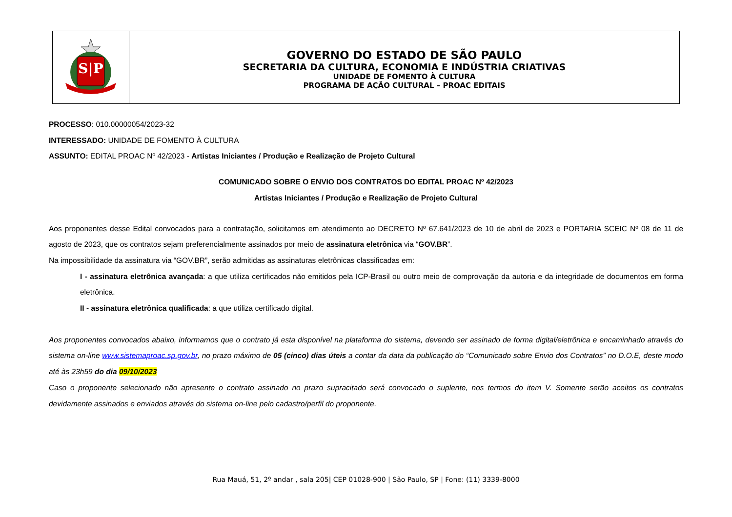S|P
GOVERNO DO ESTADO DE SÃO PAULO
SECRETARIA DA CULTURA, ECONOMIA E INDÚSTRIA CRIATIVAS
UNIDADE DE FOMENTO À CULTURA
PROGRAMA DE AÇÃO CULTURAL – PROAC EDITAIS
PROCESSO: 010.00000054/2023-32
INTERESSADO: UNIDADE DE FOMENTO À CULTURA
ASSUNTO: EDITAL PROAC Nº 42/2023 - Artistas Iniciantes / Produção e Realização de Projeto Cultural
COMUNICADO SOBRE O ENVIO DOS CONTRATOS DO EDITAL PROAC Nº 42/2023
Artistas Iniciantes / Produção e Realização de Projeto Cultural
Aos proponentes desse Edital convocados para a contratação, solicitamos em atendimento ao DECRETO Nº 67.641/2023 de 10 de abril de 2023 e PORTARIA SCEIC Nº 08 de 11 de agosto de 2023, que os contratos sejam preferencialmente assinados por meio de assinatura eletrônica via “GOV.BR”.
Na impossibilidade da assinatura via “GOV.BR”, serão admitidas as assinaturas eletrônicas classificadas em:
I - assinatura eletrônica avançada: a que utiliza certificados não emitidos pela ICP-Brasil ou outro meio de comprovação da autoria e da integridade de documentos em forma eletrônica.
II - assinatura eletrônica qualificada: a que utiliza certificado digital.
Aos proponentes convocados abaixo, informamos que o contrato já esta disponível na plataforma do sistema, devendo ser assinado de forma digital/eletrônica e encaminhado através do sistema on-line www.sistemaproac.sp.gov.br, no prazo máximo de 05 (cinco) dias úteis a contar da data da publicação do “Comunicado sobre Envio dos Contratos” no D.O.E, deste modo até às 23h59 do dia 09/10/2023
Caso o proponente selecionado não apresente o contrato assinado no prazo supracitado será convocado o suplente, nos termos do item V. Somente serão aceitos os contratos devidamente assinados e enviados através do sistema on-line pelo cadastro/perfil do proponente.
Rua Mauá, 51, 2º andar , sala 205| CEP 01028-900 | São Paulo, SP | Fone: (11) 3339-8000